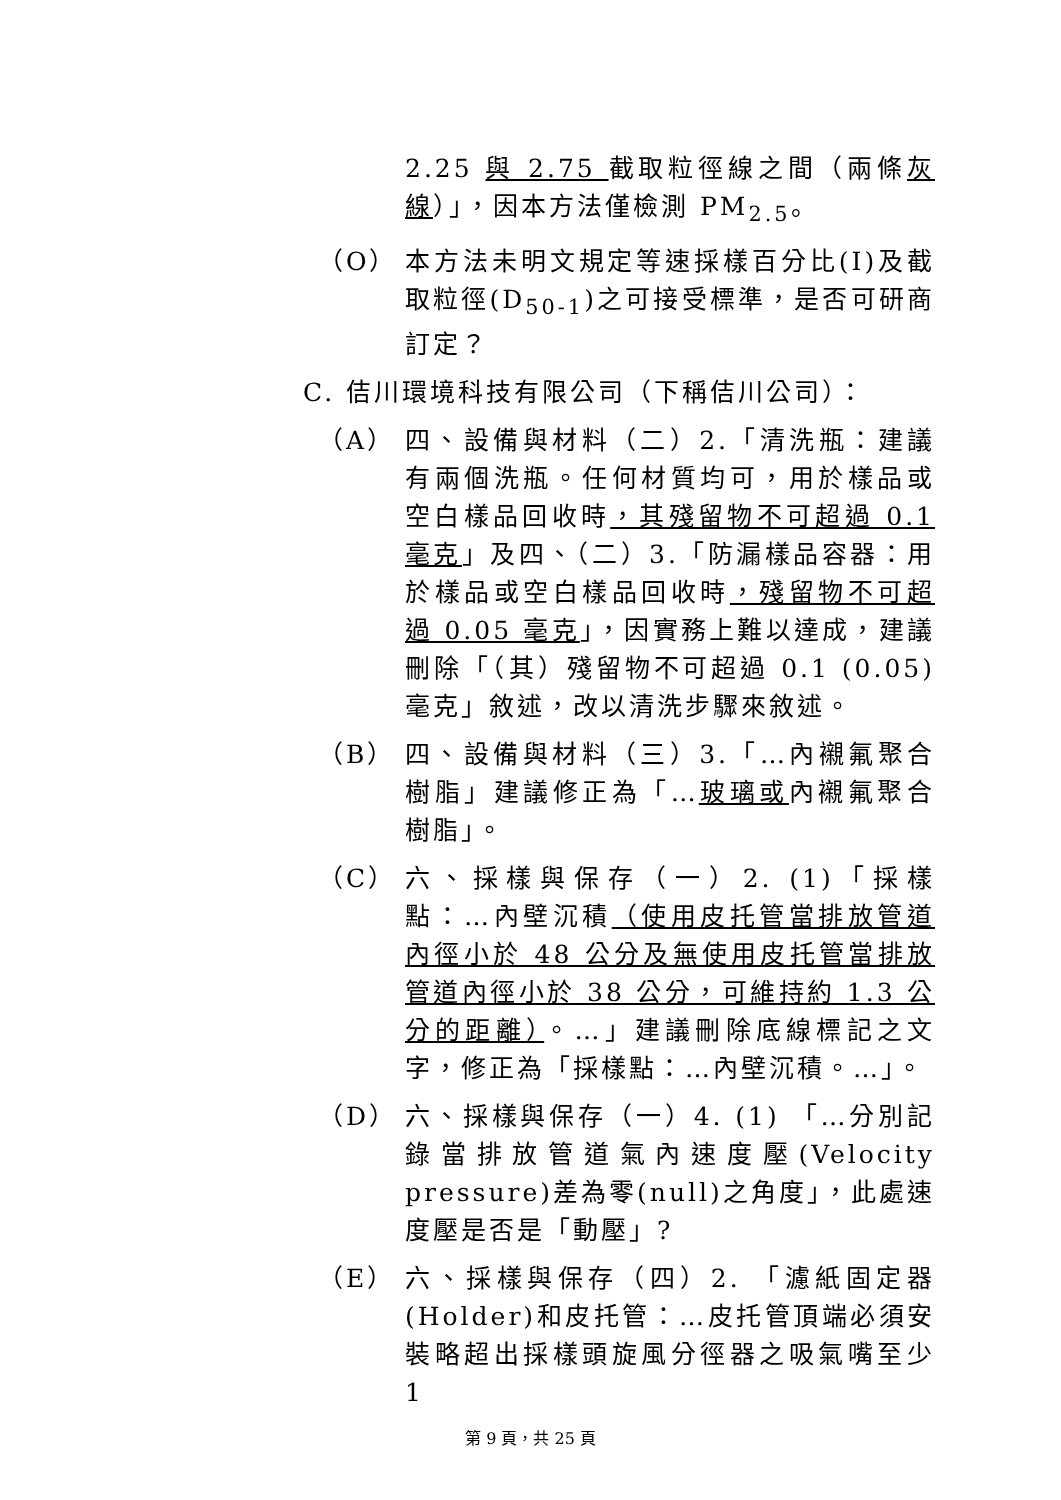2.25 與 2.75 截取粒徑線之間（兩條灰線）」，因本方法僅檢測 PM<sub>2.5</sub>。
（O） 本方法未明文規定等速採樣百分比(I)及截取粒徑(D<sub>50-1</sub>)之可接受標準，是否可研商訂定？
C. 佶川環境科技有限公司（下稱佶川公司）：
（A） 四、設備與材料（二）2.「清洗瓶：建議有兩個洗瓶。任何材質均可，用於樣品或空白樣品回收時，其殘留物不可超過 0.1 毫克」及四、（二）3.「防漏樣品容器：用於樣品或空白樣品回收時，殘留物不可超過 0.05 毫克」，因實務上難以達成，建議刪除「（其）殘留物不可超過 0.1 (0.05) 毫克」敘述，改以清洗步驟來敘述。
（B） 四、設備與材料（三）3.「…內襯氟聚合樹脂」建議修正為「…玻璃或內襯氟聚合樹脂」。
（C） 六、採樣與保存（一）2. (1)「採樣點：…內壁沉積（使用皮托管當排放管道內徑小於 48 公分及無使用皮托管當排放管道內徑小於 38 公分，可維持約 1.3 公分的距離）。…」建議刪除底線標記之文字，修正為「採樣點：…內壁沉積。…」。
（D） 六、採樣與保存（一）4. (1) 「…分別記錄當排放管道氣內速度壓(Velocity pressure)差為零(null)之角度」，此處速度壓是否是「動壓」?
（E） 六、採樣與保存（四）2. 「濾紙固定器(Holder)和皮托管：…皮托管頂端必須安裝略超出採樣頭旋風分徑器之吸氣嘴至少 1
第 9 頁，共 25 頁